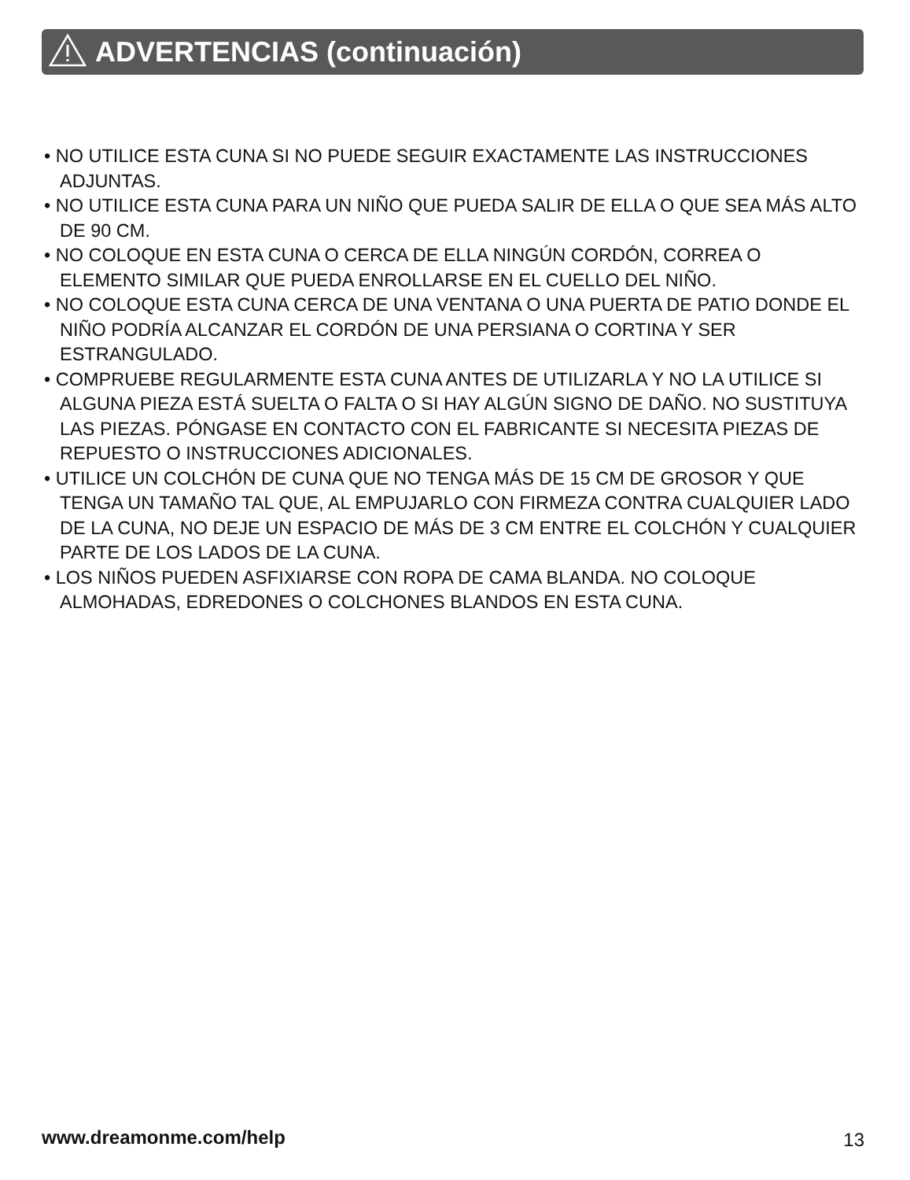ADVERTENCIAS (continuación)
• NO UTILICE ESTA CUNA SI NO PUEDE SEGUIR EXACTAMENTE LAS INSTRUCCIONES ADJUNTAS.
• NO UTILICE ESTA CUNA PARA UN NIÑO QUE PUEDA SALIR DE ELLA O QUE SEA MÁS ALTO DE 90 CM.
• NO COLOQUE EN ESTA CUNA O CERCA DE ELLA NINGÚN CORDÓN, CORREA O ELEMENTO SIMILAR QUE PUEDA ENROLLARSE EN EL CUELLO DEL NIÑO.
• NO COLOQUE ESTA CUNA CERCA DE UNA VENTANA O UNA PUERTA DE PATIO DONDE EL NIÑO PODRÍA ALCANZAR EL CORDÓN DE UNA PERSIANA O CORTINA Y SER ESTRANGULADO.
• COMPRUEBE REGULARMENTE ESTA CUNA ANTES DE UTILIZARLA Y NO LA UTILICE SI ALGUNA PIEZA ESTÁ SUELTA O FALTA O SI HAY ALGÚN SIGNO DE DAÑO. NO SUSTITUYA LAS PIEZAS. PÓNGASE EN CONTACTO CON EL FABRICANTE SI NECESITA PIEZAS DE REPUESTO O INSTRUCCIONES ADICIONALES.
• UTILICE UN COLCHÓN DE CUNA QUE NO TENGA MÁS DE 15 CM DE GROSOR Y QUE TENGA UN TAMAÑO TAL QUE, AL EMPUJARLO CON FIRMEZA CONTRA CUALQUIER LADO DE LA CUNA, NO DEJE UN ESPACIO DE MÁS DE 3 CM ENTRE EL COLCHÓN Y CUALQUIER PARTE DE LOS LADOS DE LA CUNA.
• LOS NIÑOS PUEDEN ASFIXIARSE CON ROPA DE CAMA BLANDA. NO COLOQUE ALMOHADAS, EDREDONES O COLCHONES BLANDOS EN ESTA CUNA.
www.dreamonme.com/help 13